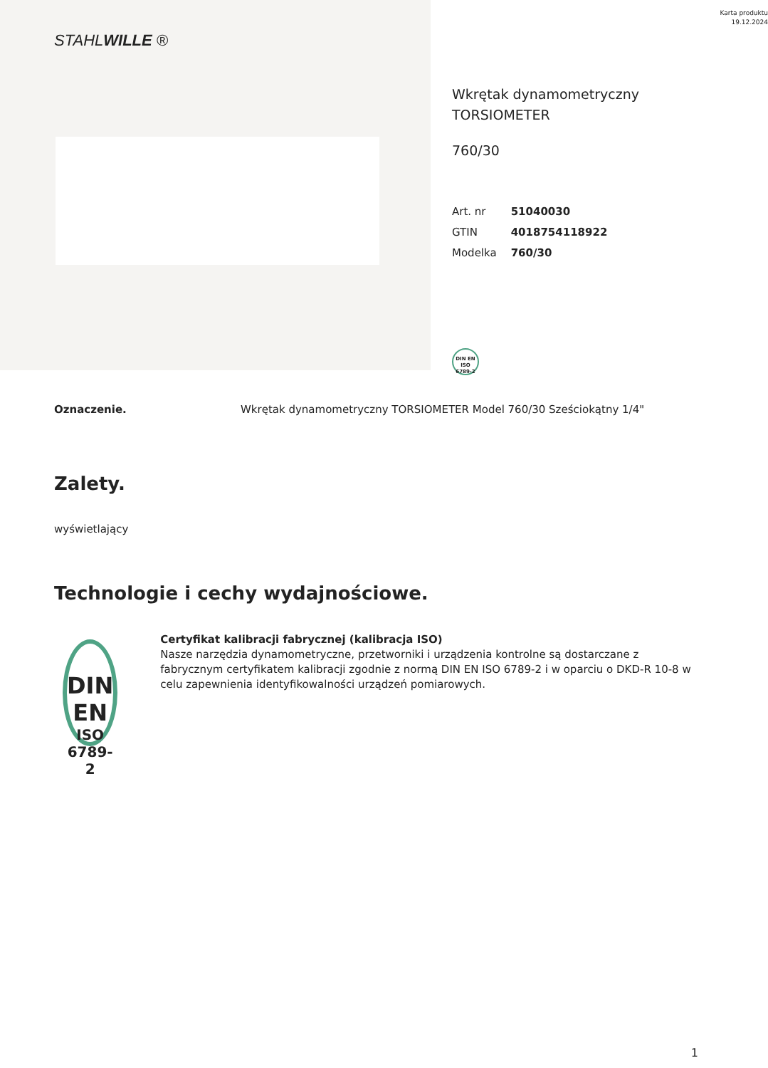STAHLWILLE ®
Karta produktu
19.12.2024
Wkrętak dynamometryczny
TORSIOMETER
760/30
| Art. nr | 51040030 |
| GTIN | 4018754118922 |
| Modelka | 760/30 |
DIN EN
ISO 6789-2
Oznaczenie. Wkrętak dynamometryczny TORSIOMETER Model 760/30 Sześciokątny 1/4"
Zalety.
wyświetlający
Technologie i cechy wydajnościowe.
DIN EN
ISO 6789-2
Certyfikat kalibracji fabrycznej (kalibracja ISO)
Nasze narzędzia dynamometryczne, przetworniki i urządzenia kontrolne są dostarczane z fabrycznym certyfikatem kalibracji zgodnie z normą DIN EN ISO 6789-2 i w oparciu o DKD-R 10-8 w celu zapewnienia identyfikowalności urządzeń pomiarowych.
1